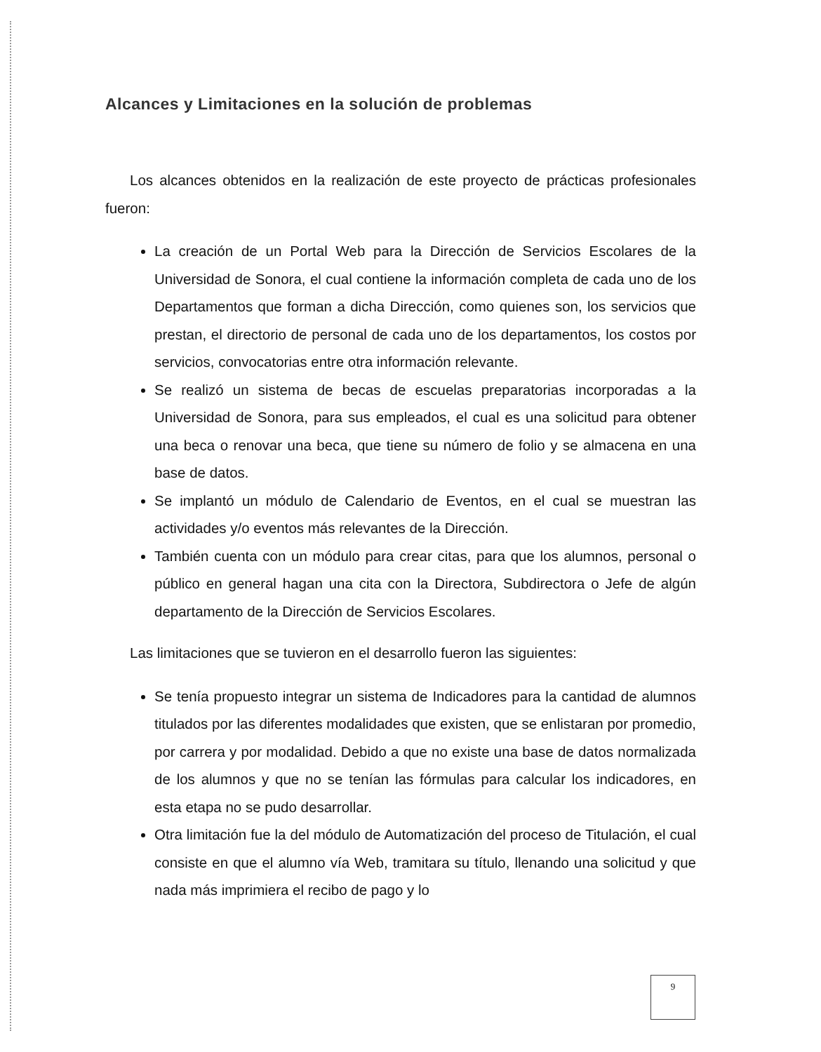Alcances y Limitaciones en la solución de problemas
Los alcances obtenidos en la realización de este proyecto de prácticas profesionales fueron:
La creación de un Portal Web para la Dirección de Servicios Escolares de la Universidad de Sonora, el cual contiene la información completa de cada uno de los Departamentos que forman a dicha Dirección, como quienes son, los servicios que prestan, el directorio de personal de cada uno de los departamentos, los costos por servicios, convocatorias entre otra información relevante.
Se realizó un sistema de becas de escuelas preparatorias incorporadas a la Universidad de Sonora, para sus empleados, el cual es una solicitud para obtener una beca o renovar una beca, que tiene su número de folio y se almacena en una base de datos.
Se implantó un módulo de Calendario de Eventos, en el cual se muestran las actividades y/o eventos más relevantes de la Dirección.
También cuenta con un módulo para crear citas, para que los alumnos, personal o público en general hagan una cita con la Directora, Subdirectora o Jefe de algún departamento de la Dirección de Servicios Escolares.
Las limitaciones que se tuvieron en el desarrollo fueron las siguientes:
Se tenía propuesto integrar un sistema de Indicadores para la cantidad de alumnos titulados por las diferentes modalidades que existen, que se enlistaran por promedio, por carrera y por modalidad. Debido a que no existe una base de datos normalizada de los alumnos y que no se tenían las fórmulas para calcular los indicadores, en esta etapa no se pudo desarrollar.
Otra limitación fue la del módulo de Automatización del proceso de Titulación, el cual consiste en que el alumno vía Web, tramitara su título, llenando una solicitud y que nada más imprimiera el recibo de pago y lo
9